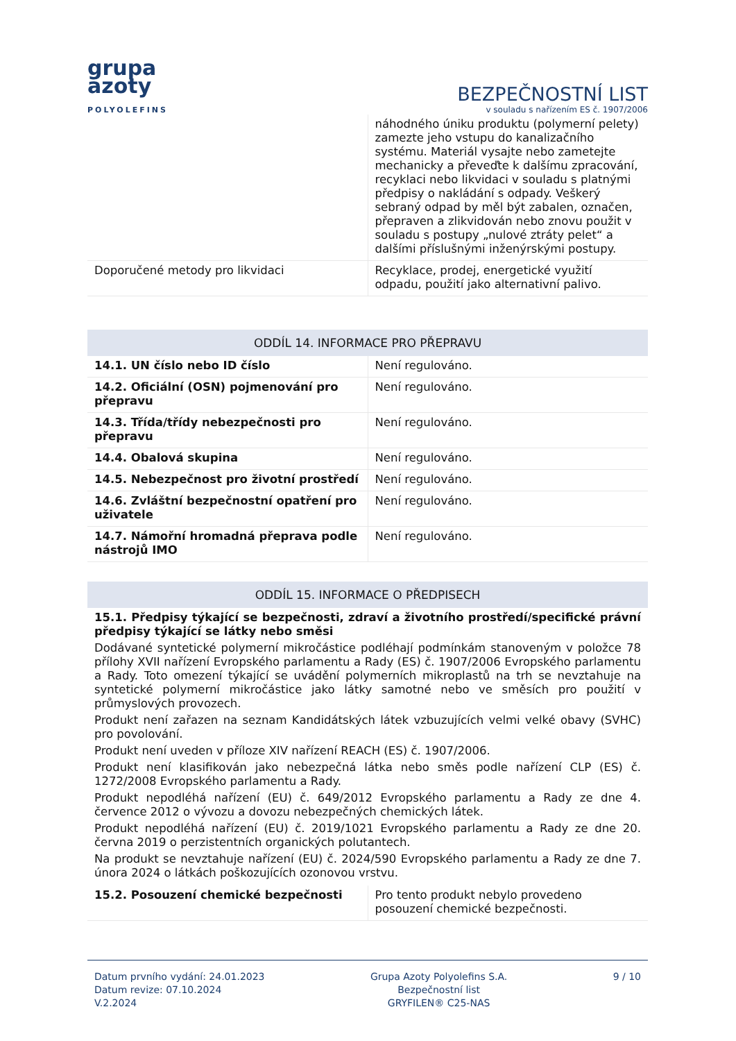grupa
azoty
POLYOLEFINS
BEZPEČNOSTNÍ LIST
v souladu s nařízením ES č. 1907/2006
| | náhodného úniku produktu (polymerní pelety) zamezte jeho vstupu do kanalizačního systému. Materiál vysajte nebo zametejte mechanicky a převeďte k dalšímu zpracování, recyklaci nebo likvidaci v souladu s platnými předpisy o nakládání s odpady. Veškerý sebraný odpad by měl být zabalen, označen, přepraven a zlikvidován nebo znovu použit v souladu s postupy „nulové ztráty pelet“ a dalšími příslušnými inženýrskými postupy. |
| Doporučené metody pro likvidaci | Recyklace, prodej, energetické využití odpadu, použití jako alternativní palivo. |
ODDÍL 14. INFORMACE PRO PŘEPRAVU
| 14.1. UN číslo nebo ID číslo | Není regulováno. |
| 14.2. Oficiální (OSN) pojmenování pro přepravu | Není regulováno. |
| 14.3. Třída/třídy nebezpečnosti pro přepravu | Není regulováno. |
| 14.4. Obalová skupina | Není regulováno. |
| 14.5. Nebezpečnost pro životní prostředí | Není regulováno. |
| 14.6. Zvláštní bezpečnostní opatření pro uživatele | Není regulováno. |
| 14.7. Námořní hromadná přeprava podle nástrojů IMO | Není regulováno. |
ODDÍL 15. INFORMACE O PŘEDPISECH
15.1. Předpisy týkající se bezpečnosti, zdraví a životního prostředí/specifické právní předpisy týkající se látky nebo směsi
Dodávané syntetické polymerní mikročástice podléhají podmínkám stanoveným v položce 78 přílohy XVII nařízení Evropského parlamentu a Rady (ES) č. 1907/2006 Evropského parlamentu a Rady. Toto omezení týkající se uvádění polymerních mikroplastů na trh se nevztahuje na syntetické polymerní mikročástice jako látky samotné nebo ve směsích pro použití v průmyslových provozech.
Produkt není zařazen na seznam Kandidátských látek vzbuzujících velmi velké obavy (SVHC) pro povolování.
Produkt není uveden v příloze XIV nařízení REACH (ES) č. 1907/2006.
Produkt není klasifikován jako nebezpečná látka nebo směs podle nařízení CLP (ES) č. 1272/2008 Evropského parlamentu a Rady.
Produkt nepodléhá nařízení (EU) č. 649/2012 Evropského parlamentu a Rady ze dne 4. července 2012 o vývozu a dovozu nebezpečných chemických látek.
Produkt nepodléhá nařízení (EU) č. 2019/1021 Evropského parlamentu a Rady ze dne 20. června 2019 o perzistentních organických polutantech.
Na produkt se nevztahuje nařízení (EU) č. 2024/590 Evropského parlamentu a Rady ze dne 7. února 2024 o látkách poškozujících ozonovou vrstvu.
| 15.2. Posouzení chemické bezpečnosti | Pro tento produkt nebylo provedeno posouzení chemické bezpečnosti. |
Datum prvního vydání: 24.01.2023
Datum revize: 07.10.2024
V.2.2024
Grupa Azoty Polyolefins S.A.
Bezpečnostní list
GRYFILEN® C25-NAS
9 / 10